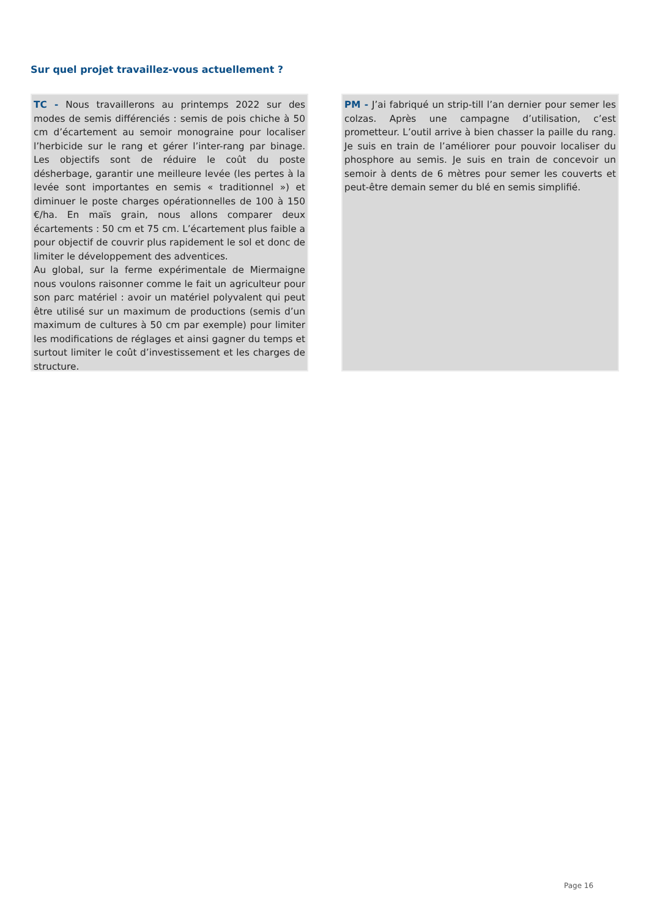Sur quel projet travaillez-vous actuellement ?
TC - Nous travaillerons au printemps 2022 sur des modes de semis différenciés : semis de pois chiche à 50 cm d’écartement au semoir monograine pour localiser l’herbicide sur le rang et gérer l’inter-rang par binage. Les objectifs sont de réduire le coût du poste désherbage, garantir une meilleure levée (les pertes à la levée sont importantes en semis « traditionnel ») et diminuer le poste charges opérationnelles de 100 à 150 €/ha. En maïs grain, nous allons comparer deux écartements : 50 cm et 75 cm. L’écartement plus faible a pour objectif de couvrir plus rapidement le sol et donc de limiter le développement des adventices.
Au global, sur la ferme expérimentale de Miermaigne nous voulons raisonner comme le fait un agriculteur pour son parc matériel : avoir un matériel polyvalent qui peut être utilisé sur un maximum de productions (semis d’un maximum de cultures à 50 cm par exemple) pour limiter les modifications de réglages et ainsi gagner du temps et surtout limiter le coût d’investissement et les charges de structure.
PM - J’ai fabriqué un strip-till l’an dernier pour semer les colzas. Après une campagne d’utilisation, c’est prometteur. L’outil arrive à bien chasser la paille du rang. Je suis en train de l’améliorer pour pouvoir localiser du phosphore au semis. Je suis en train de concevoir un semoir à dents de 6 mètres pour semer les couverts et peut-être demain semer du blé en semis simplifié.
Page 16